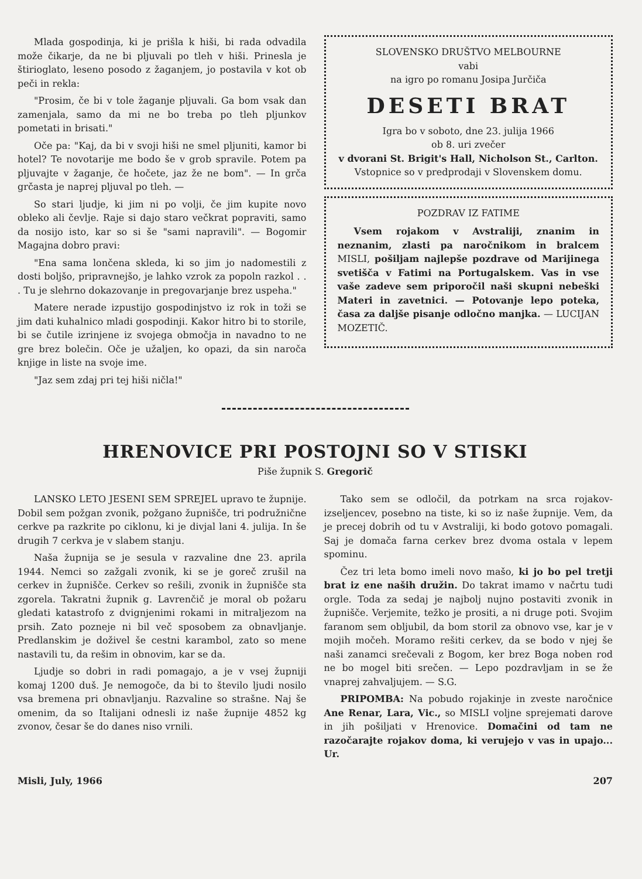Mlada gospodinja, ki je prišla k hiši, bi rada odvadila može čikarje, da ne bi pljuvali po tleh v hiši. Prinesla je štirioglato, leseno posodo z žaganjem, jo postavila v kot ob peči in rekla:
"Prosim, če bi v tole žaganje pljuvali. Ga bom vsak dan zamenjala, samo da mi ne bo treba po tleh pljunkov pometati in brisati."
Oče pa: "Kaj, da bi v svoji hiši ne smel pljuniti, kamor bi hotel? Te novotarije me bodo še v grob spravile. Potem pa pljuvajte v žaganje, če hočete, jaz že ne bom". — In grča grčasta je naprej pljuval po tleh. —
So stari ljudje, ki jim ni po volji, če jim kupite novo obleko ali čevlje. Raje si dajo staro večkrat popraviti, samo da nosijo isto, kar so si še "sami napravili". — Bogomir Magajna dobro pravi:
"Ena sama lončena skleda, ki so jim jo nadomestili z dosti boljšo, pripravnejšo, je lahko vzrok za popoln razkol . . . Tu je slehrno dokazovanje in pregovarjanje brez uspeha."
Matere nerade izpustijo gospodinjstvo iz rok in toži se jim dati kuhalnico mladi gospodinji. Kakor hitro bi to storile, bi se čutile izrinjene iz svojega območja in navadno to ne gre brez bolečin. Oče je užaljen, ko opazi, da sin naroča knjige in liste na svoje ime.
"Jaz sem zdaj pri tej hiši ničla!"
SLOVENSKO DRUŠTVO MELBOURNE
vabi
na igro po romanu Josipa Jurčiča
DESETI BRAT
Igra bo v soboto, dne 23. julija 1966
ob 8. uri zvečer
v dvorani St. Brigit's Hall, Nicholson St., Carlton.
Vstopnice so v predprodaji v Slovenskem domu.
POZDRAV IZ FATIME
Vsem rojakom v Avstraliji, znanim in neznanim, zlasti pa naročnikom in bralcem MISLI, pošiljam najlepše pozdrave od Marijinega svetišča v Fatimi na Portugalskem. Vas in vse vaše zadeve sem priporočil naši skupni nebeški Materi in zavetnici. — Potovanje lepo poteka, časa za daljše pisanje odločno manjka. — LUCIJAN MOZETIČ.
HRENOVICE PRI POSTOJNI SO V STISKI
Piše župnik S. Gregorič
LANSKO LETO JESENI SEM SPREJEL upravo te župnije. Dobil sem požgan zvonik, požgano župnišče, tri podružnične cerkve pa razkrite po ciklonu, ki je divjal lani 4. julija. In še drugih 7 cerkva je v slabem stanju.
Naša župnija se je sesula v razvaline dne 23. aprila 1944. Nemci so zažgali zvonik, ki se je goreč zrušil na cerkev in župnišče. Cerkev so rešili, zvonik in župnišče sta zgorela. Takratni župnik g. Lavrenčič je moral ob požaru gledati katastrofo z dvignjenimi rokami in mitraljezom na prsih. Zato pozneje ni bil več sposobem za obnavljanje. Predlanskim je doživel še cestni karambol, zato so mene nastavili tu, da rešim in obnovim, kar se da.
Ljudje so dobri in radi pomagajo, a je v vsej župniji komaj 1200 duš. Je nemogoče, da bi to število ljudi nosilo vsa bremena pri obnavljanju. Razvaline so strašne. Naj še omenim, da so Italijani odnesli iz naše župnije 4852 kg zvonov, česar še do danes niso vrnili.
Tako sem se odločil, da potrkam na srca rojakov-izseljencev, posebno na tiste, ki so iz naše župnije. Vem, da je precej dobrih od tu v Avstraliji, ki bodo gotovo pomagali. Saj je domača farna cerkev brez dvoma ostala v lepem spominu.
Čez tri leta bomo imeli novo mašo, ki jo bo pel tretji brat iz ene naših družin. Do takrat imamo v načrtu tudi orgle. Toda za sedaj je najbolj nujno postaviti zvonik in župnišče. Verjemite, težko je prositi, a ni druge poti. Svojim faranom sem obljubil, da bom storil za obnovo vse, kar je v mojih močeh. Moramo rešiti cerkev, da se bodo v njej še naši zanamci srečevali z Bogom, ker brez Boga noben rod ne bo mogel biti srečen. — Lepo pozdravljam in se že vnaprej zahvaljujem. — S.G.
PRIPOMBA: Na pobudo rojakinje in zveste naročnice Ane Renar, Lara, Vic., so MISLI voljne sprejemati darove in jih pošiljati v Hrenovice. Domačini od tam ne razočarajte rojakov doma, ki verujejo v vas in upajo... Ur.
Misli, July, 1966 207